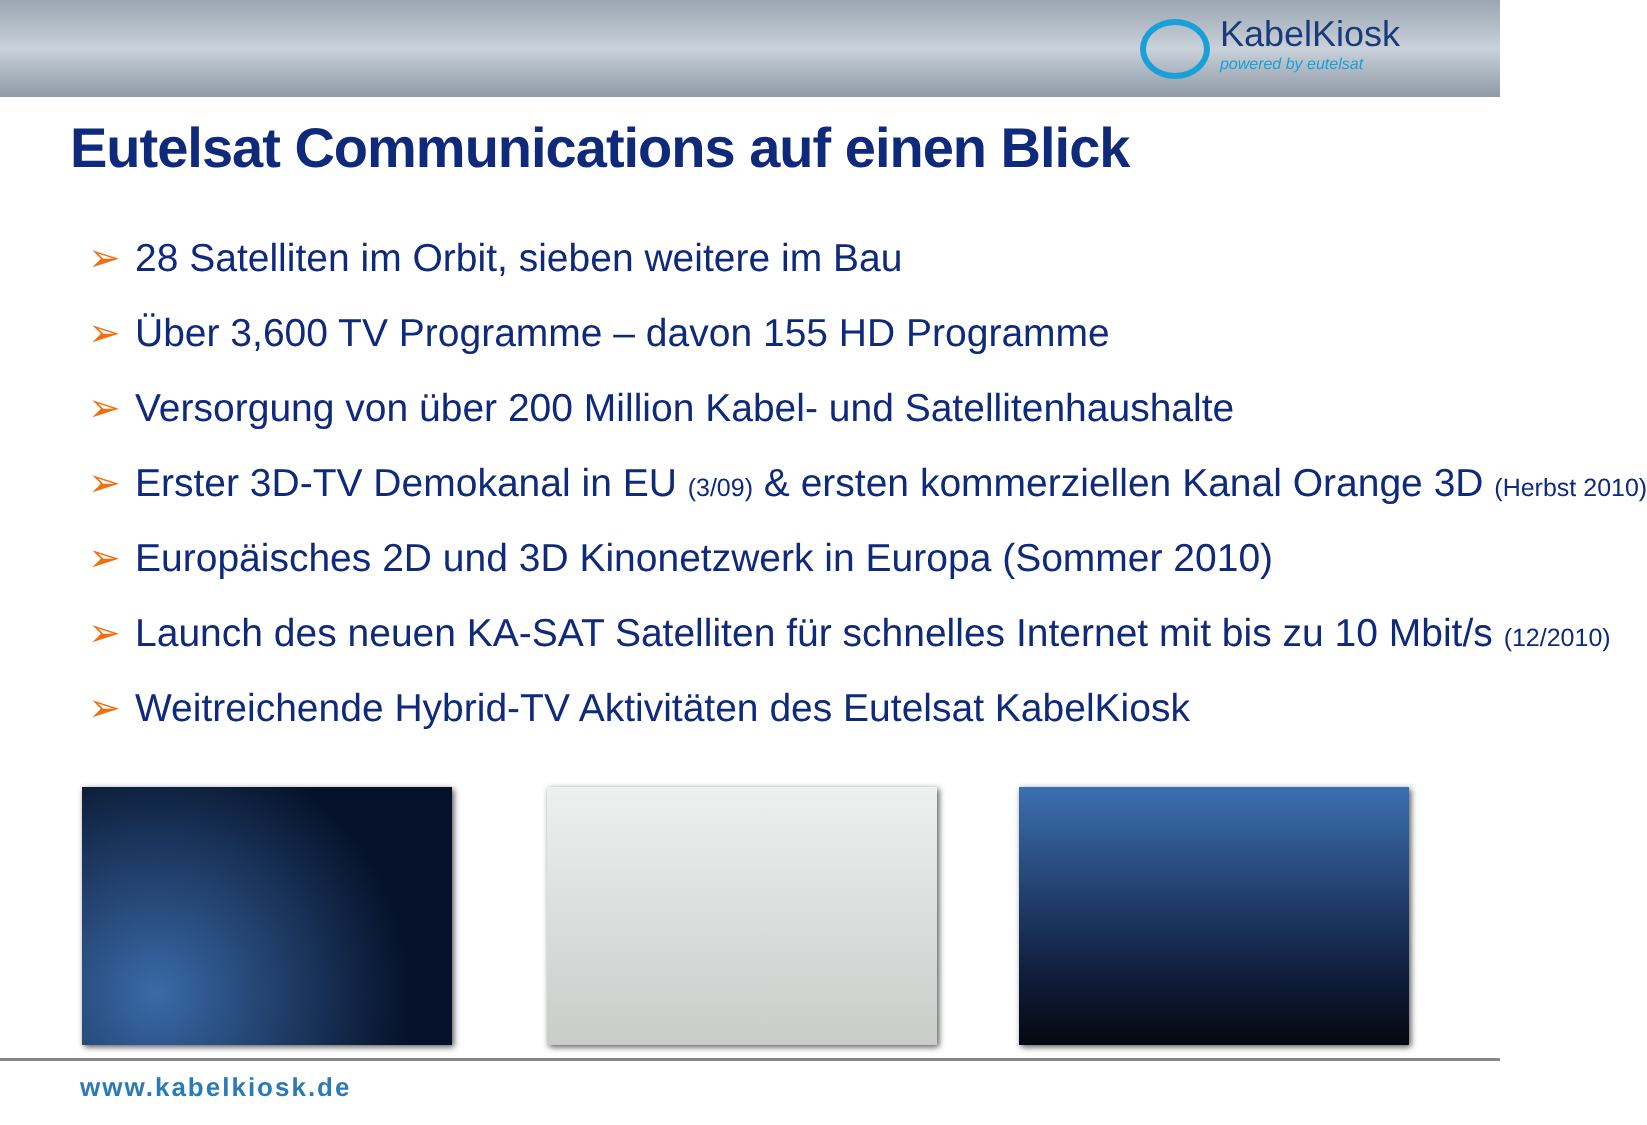KabelKiosk
powered by eutelsat
Eutelsat Communications auf einen Blick
➢ 28 Satelliten im Orbit, sieben weitere im Bau
➢ Über 3,600 TV Programme – davon 155 HD Programme
➢ Versorgung von über 200 Million Kabel- und Satellitenhaushalte
➢ Erster 3D-TV Demokanal in EU (3/09) & ersten kommerziellen Kanal Orange 3D (Herbst 2010)
➢ Europäisches 2D und 3D Kinonetzwerk in Europa (Sommer 2010)
➢ Launch des neuen KA-SAT Satelliten für schnelles Internet mit bis zu 10 Mbit/s (12/2010)
➢ Weitreichende Hybrid-TV Aktivitäten des Eutelsat KabelKiosk
www.kabelkiosk.de